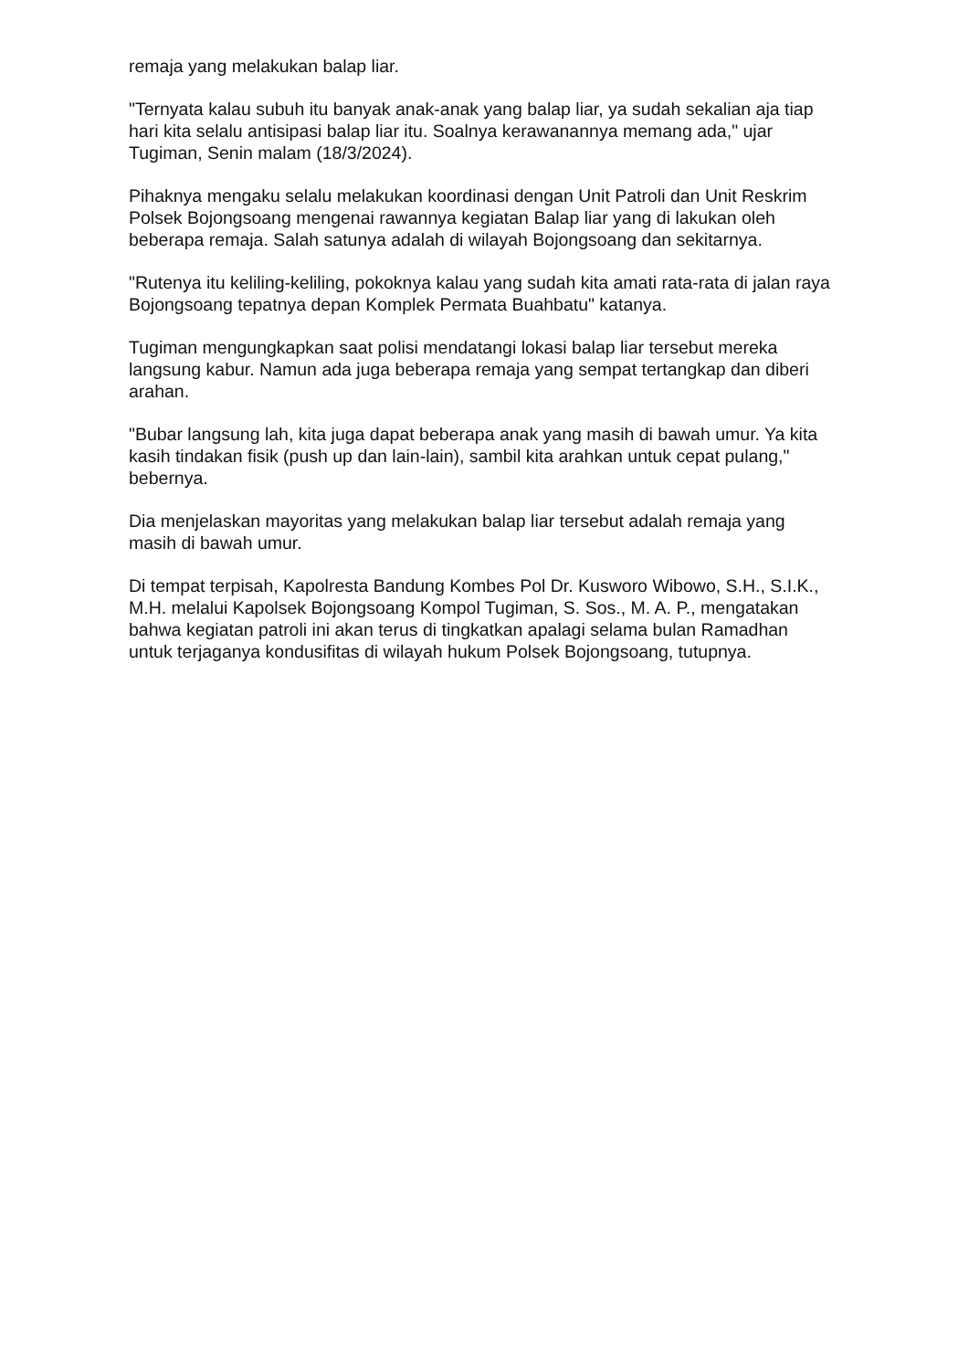remaja yang melakukan balap liar.
"Ternyata kalau subuh itu banyak anak-anak yang balap liar, ya sudah sekalian aja tiap hari kita selalu antisipasi balap liar itu. Soalnya kerawanannya memang ada," ujar Tugiman, Senin malam (18/3/2024).
Pihaknya mengaku selalu melakukan koordinasi dengan Unit Patroli dan Unit Reskrim Polsek Bojongsoang mengenai rawannya kegiatan Balap liar yang di lakukan oleh beberapa remaja. Salah satunya adalah di wilayah Bojongsoang dan sekitarnya.
"Rutenya itu keliling-keliling, pokoknya kalau yang sudah kita amati rata-rata di jalan raya Bojongsoang tepatnya depan Komplek Permata Buahbatu" katanya.
Tugiman mengungkapkan saat polisi mendatangi lokasi balap liar tersebut mereka langsung kabur. Namun ada juga beberapa remaja yang sempat tertangkap dan diberi arahan.
"Bubar langsung lah, kita juga dapat beberapa anak yang masih di bawah umur. Ya kita kasih tindakan fisik (push up dan lain-lain), sambil kita arahkan untuk cepat pulang," bebernya.
Dia menjelaskan mayoritas yang melakukan balap liar tersebut adalah remaja yang masih di bawah umur.
Di tempat terpisah, Kapolresta Bandung Kombes Pol Dr. Kusworo Wibowo, S.H., S.I.K., M.H. melalui Kapolsek Bojongsoang Kompol Tugiman, S. Sos., M. A. P., mengatakan bahwa kegiatan patroli ini akan terus di tingkatkan apalagi selama bulan Ramadhan untuk terjaganya kondusifitas di wilayah hukum Polsek Bojongsoang, tutupnya.